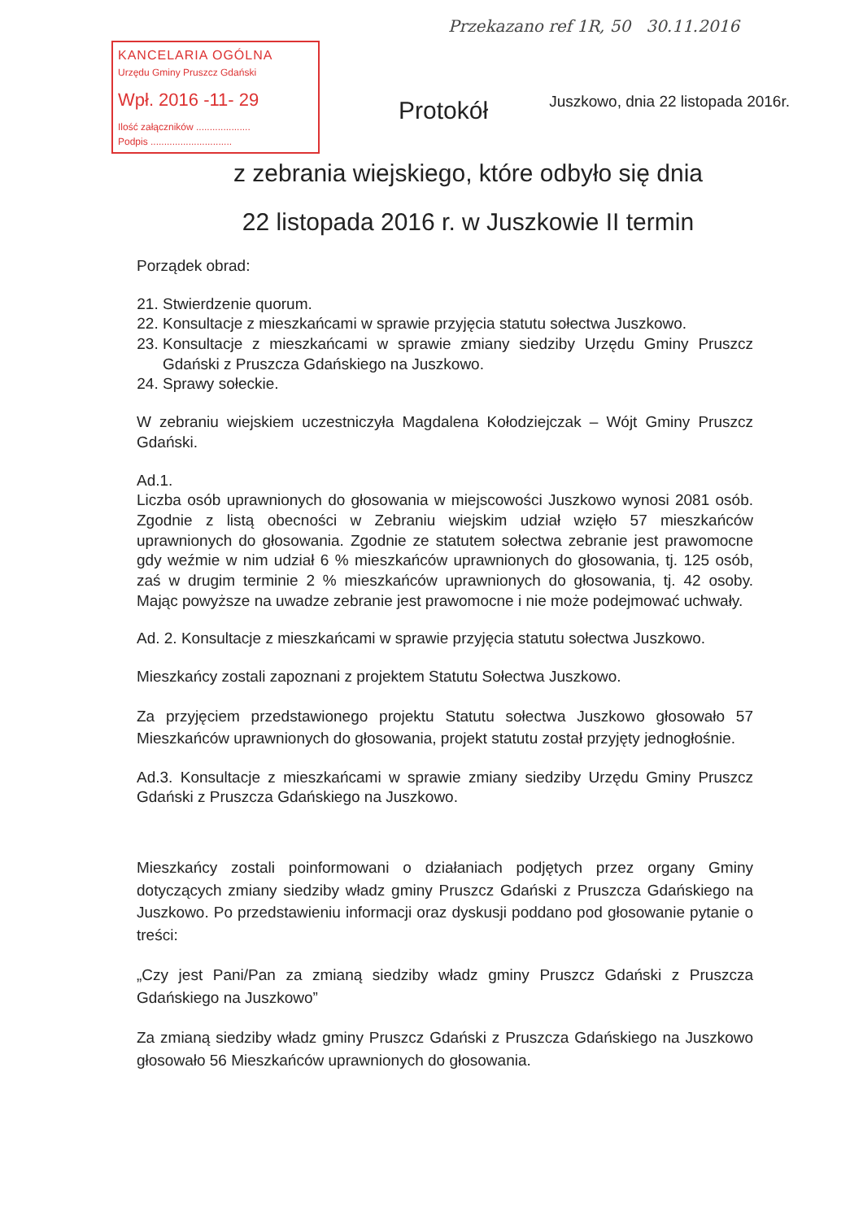KANCELARIA OGÓLNA
Urzędu Gminy Pruszcz Gdański
Wpł. 2016 -11- 29
Ilość załączników ....................
Podpis ..............................
Przekazano ref 1R, 50 30.11.2016
Juszkowo, dnia 22 listopada 2016r.
Protokół
z zebrania wiejskiego, które odbyło się dnia
22 listopada 2016 r. w Juszkowie II termin
Porządek obrad:
21. Stwierdzenie quorum.
22. Konsultacje z mieszkańcami w sprawie przyjęcia statutu sołectwa Juszkowo.
23. Konsultacje z mieszkańcami w sprawie zmiany siedziby Urzędu Gminy Pruszcz Gdański z Pruszcza Gdańskiego na Juszkowo.
24. Sprawy sołeckie.
W zebraniu wiejskiem uczestniczyła Magdalena Kołodziejczak – Wójt Gminy Pruszcz Gdański.
Ad.1.
Liczba osób uprawnionych do głosowania w miejscowości Juszkowo wynosi 2081 osób. Zgodnie z listą obecności w Zebraniu wiejskim udział wzięło 57 mieszkańców uprawnionych do głosowania. Zgodnie ze statutem sołectwa zebranie jest prawomocne gdy weźmie w nim udział 6 % mieszkańców uprawnionych do głosowania, tj. 125 osób, zaś w drugim terminie 2 % mieszkańców uprawnionych do głosowania, tj. 42 osoby. Mając powyższe na uwadze zebranie jest prawomocne i nie może podejmować uchwały.
Ad. 2. Konsultacje z mieszkańcami w sprawie przyjęcia statutu sołectwa Juszkowo.
Mieszkańcy zostali zapoznani z projektem Statutu Sołectwa Juszkowo.
Za przyjęciem przedstawionego projektu Statutu sołectwa Juszkowo głosowało 57 Mieszkańców uprawnionych do głosowania, projekt statutu został przyjęty jednogłośnie.
Ad.3. Konsultacje z mieszkańcami w sprawie zmiany siedziby Urzędu Gminy Pruszcz Gdański z Pruszcza Gdańskiego na Juszkowo.
Mieszkańcy zostali poinformowani o działaniach podjętych przez organy Gminy dotyczących zmiany siedziby władz gminy Pruszcz Gdański z Pruszcza Gdańskiego na Juszkowo. Po przedstawieniu informacji oraz dyskusji poddano pod głosowanie pytanie o treści:
„Czy jest Pani/Pan za zmianą siedziby władz gminy Pruszcz Gdański z Pruszcza Gdańskiego na Juszkowo”
Za zmianą siedziby władz gminy Pruszcz Gdański z Pruszcza Gdańskiego na Juszkowo głosowało 56 Mieszkańców uprawnionych do głosowania.